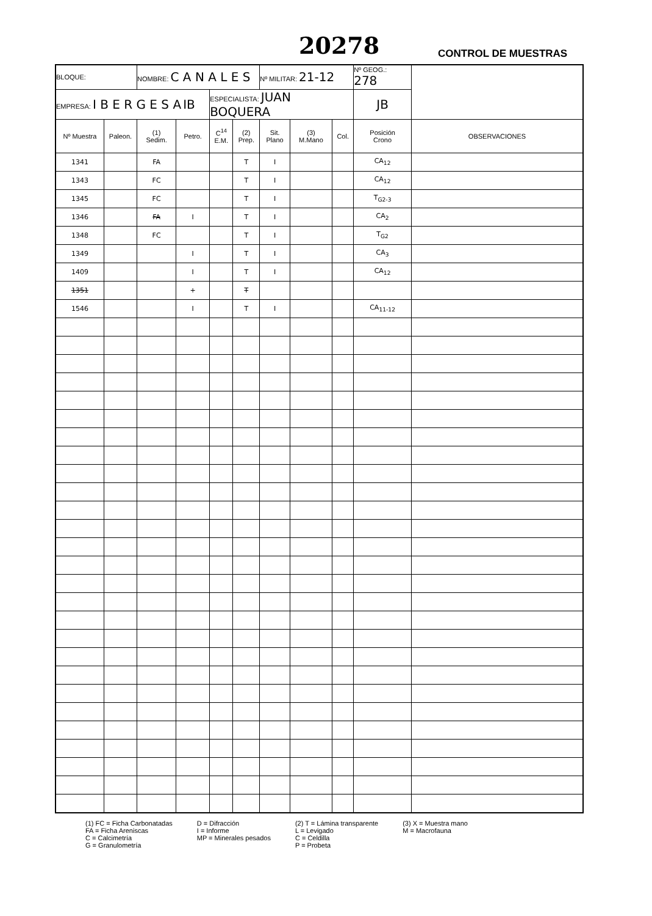20278 CONTROL DE MUESTRAS
| BLOQUE: | | NOMBRE: C A N A L E S | | | | Nº MILITAR: 21-12 | | | Nº GEOG.: 278 | |
| EMPRESA: I B E R G E S A IB | | | | ESPECIALISTA: JUAN BOQUERA | | | | | JB | |
| Nº Muestra | Paleon. | (1) Sedim. | Petro. | C<sup>14</sup> E.M. | (2) Prep. | Sit. Plano | (3) M.Mano | Col. | Posición Crono | OBSERVACIONES |
| 1341 | | FA | | | T | I | | | CA<sub>12</sub> | |
| 1343 | | FC | | | T | I | | | CA<sub>12</sub> | |
| 1345 | | FC | | | T | I | | | T<sub>G2-3</sub> | |
| 1346 | | FA | I | | T | I | | | CA<sub>2</sub> | |
| 1348 | | FC | | | T | I | | | T<sub>G2</sub> | |
| 1349 | | | I | | T | I | | | CA<sub>3</sub> | |
| 1409 | | | I | | T | I | | | CA<sub>12</sub> | |
| 1351 | | | + | | T | | | | | |
| 1546 | | | I | | T | I | | | CA<sub>11-12</sub> | |
(1) FC = Ficha Carbonatadas
FA = Ficha Areniscas
C = Calcimetría
G = Granulometría
D = Difracción
I = Informe
MP = Minerales pesados
(2) T = Lámina transparente
L = Levigado
C = Celdilla
P = Probeta
(3) X = Muestra mano
M = Macrofauna